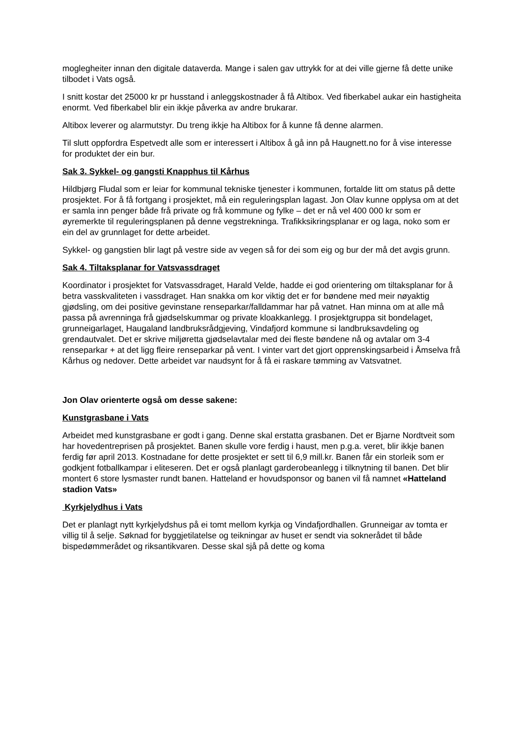moglegheiter innan den digitale dataverda. Mange i salen gav uttrykk for at dei ville gjerne få dette unike tilbodet i Vats også.
I snitt kostar det 25000 kr pr husstand i anleggskostnader å få Altibox. Ved fiberkabel aukar ein hastigheita enormt. Ved fiberkabel blir ein ikkje påverka av andre brukarar.
Altibox leverer og alarmutstyr. Du treng ikkje ha Altibox for å kunne få denne alarmen.
Til slutt oppfordra Espetvedt alle som er interessert i Altibox å gå inn på Haugnett.no for å vise interesse for produktet der ein bur.
Sak 3. Sykkel- og gangsti Knapphus til Kårhus
Hildbjørg Fludal som er leiar for kommunal tekniske tjenester i kommunen, fortalde litt om status på dette prosjektet. For å få fortgang i prosjektet, må ein reguleringsplan lagast. Jon Olav kunne opplysa om at det er samla inn penger både frå private og frå kommune og fylke – det er nå vel 400 000 kr som er øyremerkte til reguleringsplanen på denne vegstrekninga. Trafikksikringsplanar er og laga, noko som er ein del av grunnlaget for dette arbeidet.
Sykkel- og gangstien blir lagt på vestre side av vegen så for dei som eig og bur der må det avgis grunn.
Sak 4. Tiltaksplanar for Vatsvassdraget
Koordinator i prosjektet for Vatsvassdraget, Harald Velde, hadde ei god orientering om tiltaksplanar for å betra vasskvaliteten i vassdraget. Han snakka om kor viktig det er for bøndene med meir nøyaktig gjødsling, om dei positive gevinstane renseparkar/falldammar har på vatnet. Han minna om at alle må passa på avrenninga frå gjødselskummar og private kloakkanlegg. I prosjektgruppa sit bondelaget, grunneigarlaget, Haugaland landbruksrådgjeving, Vindafjord kommune si landbruksavdeling og grendautvalet. Det er skrive miljøretta gjødselavtalar med dei fleste bøndene nå og avtalar om 3-4 renseparkar + at det ligg fleire renseparkar på vent. I vinter vart det gjort opprenskingsarbeid i Åmselva frå Kårhus og nedover. Dette arbeidet var naudsynt for å få ei raskare tømming av Vatsvatnet.
Jon Olav orienterte også om desse sakene:
Kunstgrasbane i Vats
Arbeidet med kunstgrasbane er godt i gang. Denne skal erstatta grasbanen. Det er Bjarne Nordtveit som har hovedentreprisen på prosjektet. Banen skulle vore ferdig i haust, men p.g.a. veret, blir ikkje banen ferdig før april 2013. Kostnadane for dette prosjektet er sett til 6,9 mill.kr. Banen får ein storleik som er godkjent fotballkampar i eliteseren. Det er også planlagt garderobeanlegg i tilknytning til banen. Det blir montert 6 store lysmaster rundt banen. Hatteland er hovudsponsor og banen vil få namnet «Hatteland stadion Vats»
Kyrkjelydhus i Vats
Det er planlagt nytt kyrkjelydshus på ei tomt mellom kyrkja og Vindafjordhallen. Grunneigar av tomta er villig til å selje. Søknad for byggjetilatelse og teikningar av huset er sendt via soknerådet til både bispedømmerådet og riksantikvaren. Desse skal sjå på dette og koma